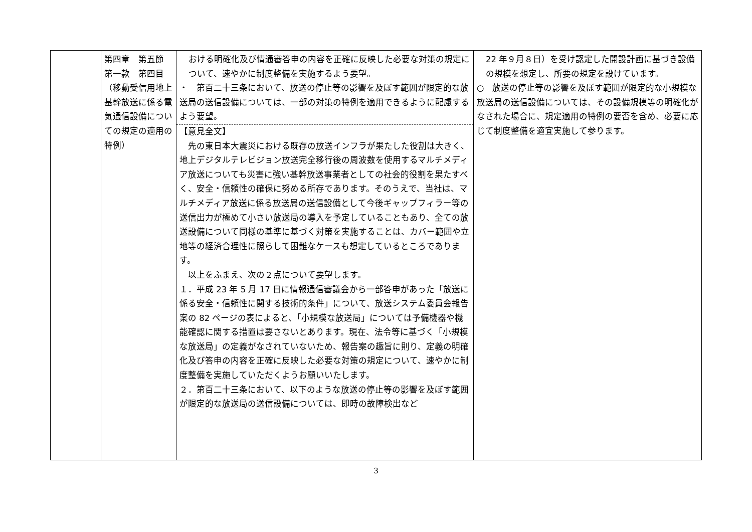| | 第四章 第五節 第一款 第四目 （移動受信用地上基幹放送に係る電気通信設備についての規定の適用の特例） | おける明確化及び情通審答申の内容を正確に反映した必要な対策の規定について、速やかに制度整備を実施するよう要望。 ・ 第百二十三条において、放送の停止等の影響を及ぼす範囲が限定的な放送局の送信設備については、一部の対策の特例を適用できるように配慮するよう要望。 【意見全文】 先の東日本大震災における既存の放送インフラが果たした役割は大きく、地上デジタルテレビジョン放送完全移行後の周波数を使用するマルチメディア放送についても災害に強い基幹放送事業者としての社会的役割を果たすべく、安全・信頼性の確保に努める所存であります。そのうえで、当社は、マルチメディア放送に係る放送局の送信設備として今後ギャップフィラー等の送信出力が極めて小さい放送局の導入を予定していることもあり、全ての放送設備について同様の基準に基づく対策を実施することは、カバー範囲や立地等の経済合理性に照らして困難なケースも想定しているところであります。 以上をふまえ、次の２点について要望します。 １．平成 23 年 5 月 17 日に情報通信審議会から一部答申があった「放送に係る安全・信頼性に関する技術的条件」について、放送システム委員会報告案の 82 ページの表によると、「小規模な放送局」については予備機器や機能確認に関する措置は要さないとあります。現在、法令等に基づく「小規模な放送局」の定義がなされていないため、報告案の趣旨に則り、定義の明確化及び答申の内容を正確に反映した必要な対策の規定について、速やかに制度整備を実施していただくようお願いいたします。 ２．第百二十三条において、以下のような放送の停止等の影響を及ぼす範囲が限定的な放送局の送信設備については、即時の故障検出など | 22 年９月８日）を受け認定した開設計画に基づき設備の規模を想定し、所要の規定を設けています。 ○ 放送の停止等の影響を及ぼす範囲が限定的な小規模な放送局の送信設備については、その設備規模等の明確化がなされた場合に、規定適用の特例の要否を含め、必要に応じて制度整備を適宜実施して参ります。 |
3